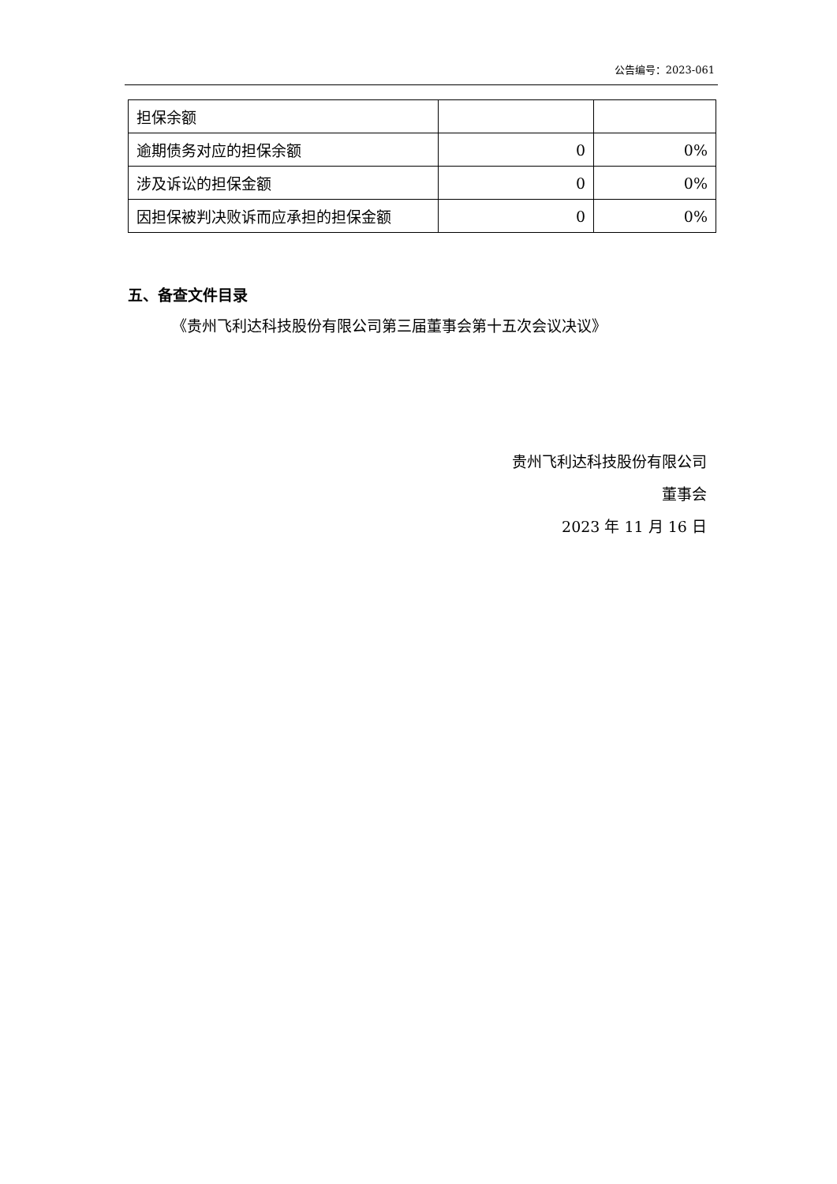公告编号：2023-061
| 担保余额 | | |
| 逾期债务对应的担保余额 | 0 | 0% |
| 涉及诉讼的担保金额 | 0 | 0% |
| 因担保被判决败诉而应承担的担保金额 | 0 | 0% |
五、备查文件目录
《贵州飞利达科技股份有限公司第三届董事会第十五次会议决议》
贵州飞利达科技股份有限公司
董事会
2023 年 11 月 16 日